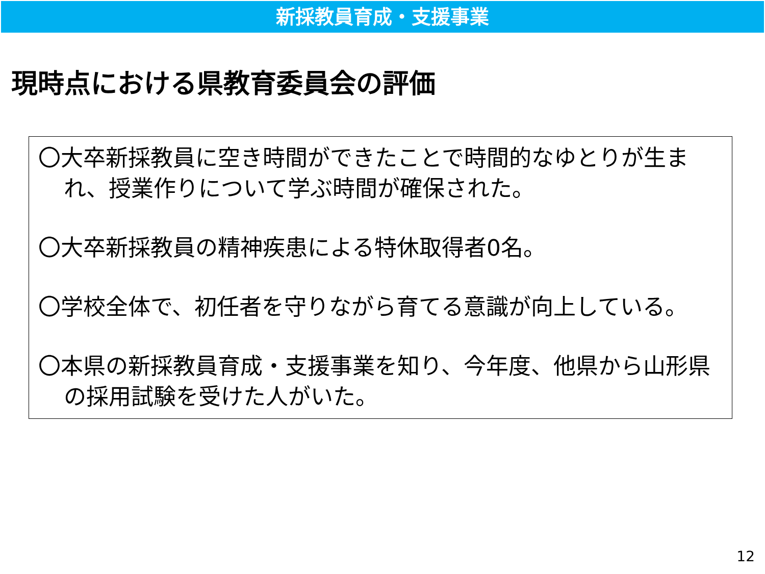新採教員育成・支援事業
現時点における県教育委員会の評価
〇大卒新採教員に空き時間ができたことで時間的なゆとりが生まれ、授業作りについて学ぶ時間が確保された。
〇大卒新採教員の精神疾患による特休取得者0名。
〇学校全体で、初任者を守りながら育てる意識が向上している。
〇本県の新採教員育成・支援事業を知り、今年度、他県から山形県の採用試験を受けた人がいた。
12